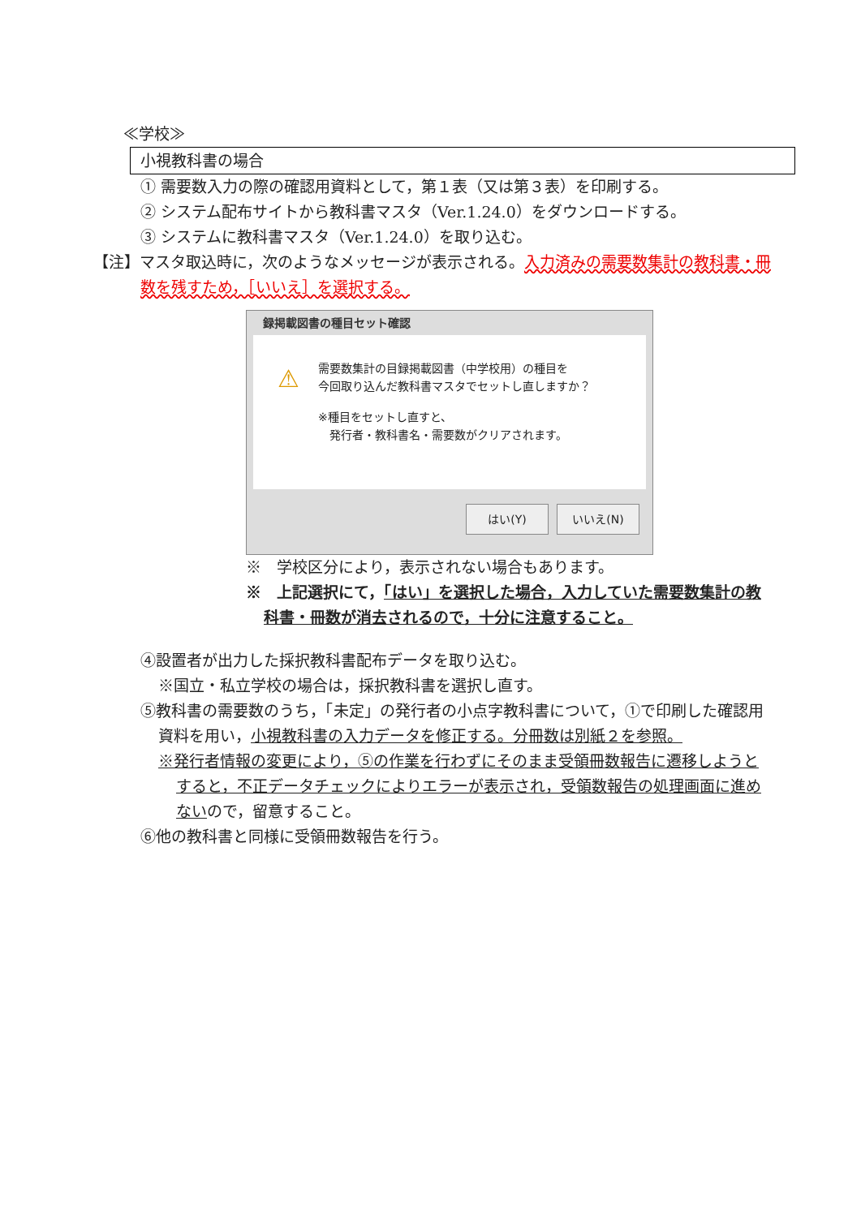≪学校≫
小視教科書の場合
① 需要数入力の際の確認用資料として，第１表（又は第３表）を印刷する。
② システム配布サイトから教科書マスタ（Ver.1.24.0）をダウンロードする。
③ システムに教科書マスタ（Ver.1.24.0）を取り込む。
【注】マスタ取込時に，次のようなメッセージが表示される。入力済みの需要数集計の教科書・冊数を残すため，［いいえ］を選択する。
録掲載図書の種目セット確認
⚠
需要数集計の目録掲載図書（中学校用）の種目を
今回取り込んだ教科書マスタでセットし直しますか？
※種目をセットし直すと、
　発行者・教科書名・需要数がクリアされます。
はい(Y) いいえ(N)
※　学校区分により，表示されない場合もあります。
※　上記選択にて，「はい」を選択した場合，入力していた需要数集計の教科書・冊数が消去されるので，十分に注意すること。
④設置者が出力した採択教科書配布データを取り込む。
※国立・私立学校の場合は，採択教科書を選択し直す。
⑤教科書の需要数のうち，「未定」の発行者の小点字教科書について，①で印刷した確認用資料を用い，小視教科書の入力データを修正する。分冊数は別紙２を参照。
※発行者情報の変更により，⑤の作業を行わずにそのまま受領冊数報告に遷移しようとすると，不正データチェックによりエラーが表示され，受領数報告の処理画面に進めないので，留意すること。
⑥他の教科書と同様に受領冊数報告を行う。